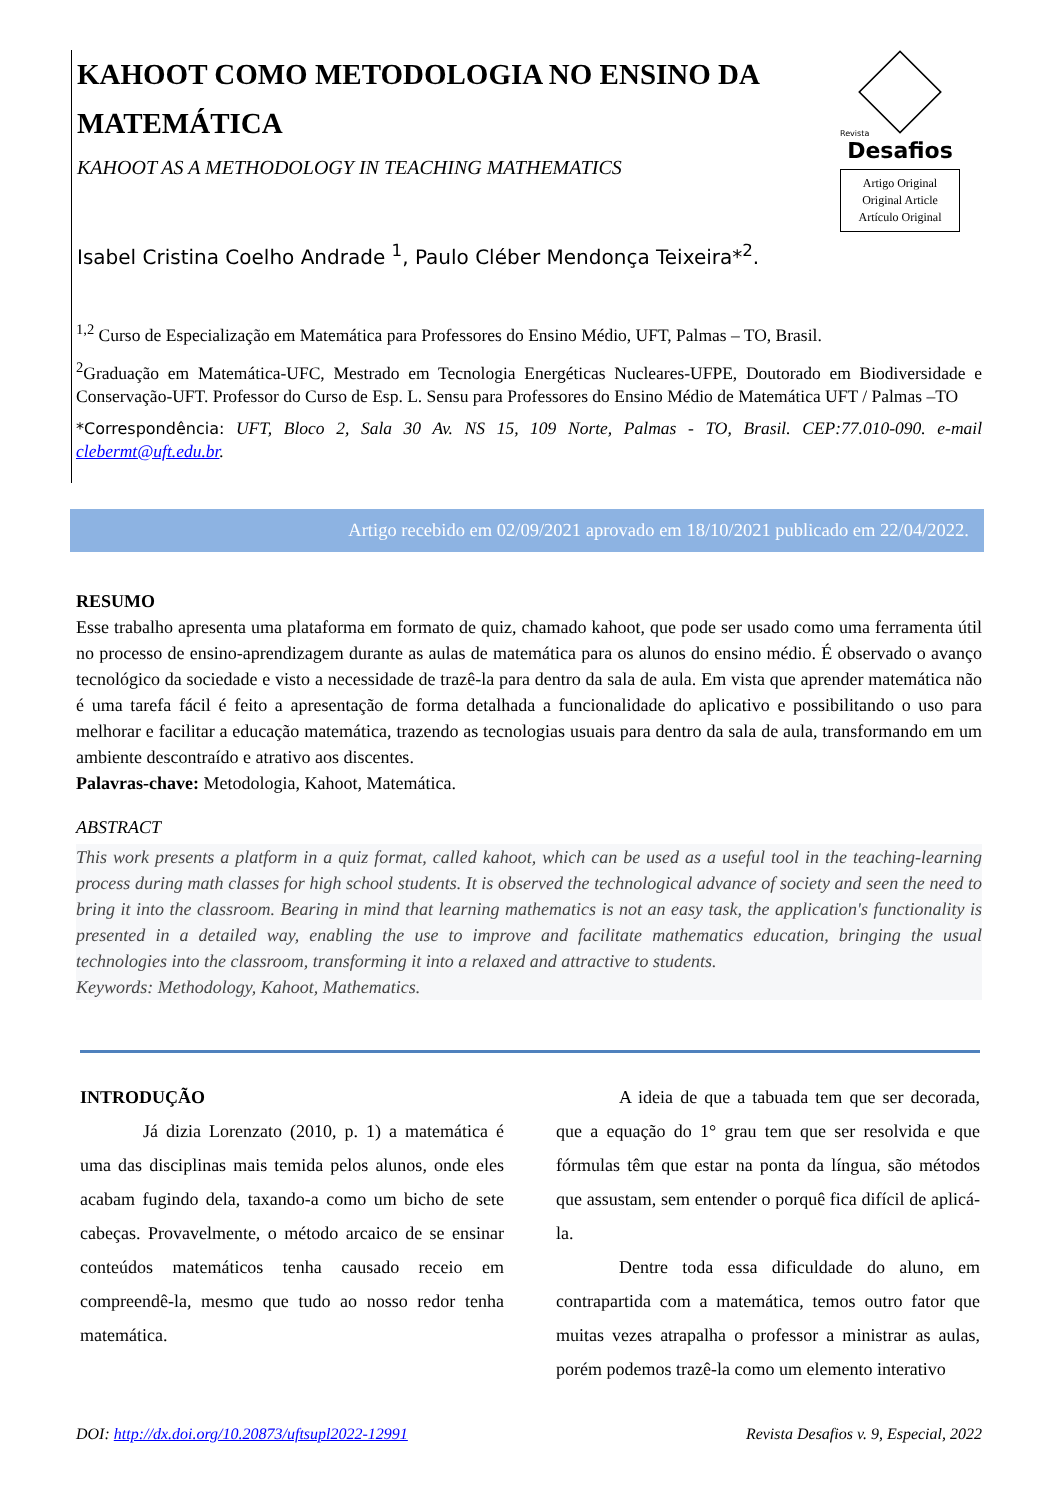KAHOOT COMO METODOLOGIA NO ENSINO DA MATEMÁTICA
KAHOOT AS A METHODOLOGY IN TEACHING MATHEMATICS
Isabel Cristina Coelho Andrade <sup>1</sup>, Paulo Cléber Mendonça Teixeira*<sup>2</sup>.
Revista
Desafios
Artigo Original
Original Article
Artículo Original
<sup>1,2</sup> Curso de Especialização em Matemática para Professores do Ensino Médio, UFT, Palmas – TO, Brasil.
<sup>2</sup> Graduação em Matemática-UFC, Mestrado em Tecnologia Energéticas Nucleares-UFPE, Doutorado em Biodiversidade e Conservação-UFT. Professor do Curso de Esp. L. Sensu para Professores do Ensino Médio de Matemática UFT / Palmas –TO
*Correspondência: UFT, Bloco 2, Sala 30 Av. NS 15, 109 Norte, Palmas - TO, Brasil. CEP:77.010-090. e-mail clebermt@uft.edu.br.
Artigo recebido em 02/09/2021 aprovado em 18/10/2021 publicado em 22/04/2022.
RESUMO
Esse trabalho apresenta uma plataforma em formato de quiz, chamado kahoot, que pode ser usado como uma ferramenta útil no processo de ensino-aprendizagem durante as aulas de matemática para os alunos do ensino médio. É observado o avanço tecnológico da sociedade e visto a necessidade de trazê-la para dentro da sala de aula. Em vista que aprender matemática não é uma tarefa fácil é feito a apresentação de forma detalhada a funcionalidade do aplicativo e possibilitando o uso para melhorar e facilitar a educação matemática, trazendo as tecnologias usuais para dentro da sala de aula, transformando em um ambiente descontraído e atrativo aos discentes.
Palavras-chave: Metodologia, Kahoot, Matemática.
ABSTRACT
This work presents a platform in a quiz format, called kahoot, which can be used as a useful tool in the teaching-learning process during math classes for high school students. It is observed the technological advance of society and seen the need to bring it into the classroom. Bearing in mind that learning mathematics is not an easy task, the application's functionality is presented in a detailed way, enabling the use to improve and facilitate mathematics education, bringing the usual technologies into the classroom, transforming it into a relaxed and attractive to students.
Keywords: Methodology, Kahoot, Mathematics.
INTRODUÇÃO
Já dizia Lorenzato (2010, p. 1) a matemática é uma das disciplinas mais temida pelos alunos, onde eles acabam fugindo dela, taxando-a como um bicho de sete cabeças. Provavelmente, o método arcaico de se ensinar conteúdos matemáticos tenha causado receio em compreendê-la, mesmo que tudo ao nosso redor tenha matemática.
A ideia de que a tabuada tem que ser decorada, que a equação do 1° grau tem que ser resolvida e que fórmulas têm que estar na ponta da língua, são métodos que assustam, sem entender o porquê fica difícil de aplicá-la.
Dentre toda essa dificuldade do aluno, em contrapartida com a matemática, temos outro fator que muitas vezes atrapalha o professor a ministrar as aulas, porém podemos trazê-la como um elemento interativo
DOI: http://dx.doi.org/10.20873/uftsupl2022-12991 Revista Desafios v. 9, Especial, 2022